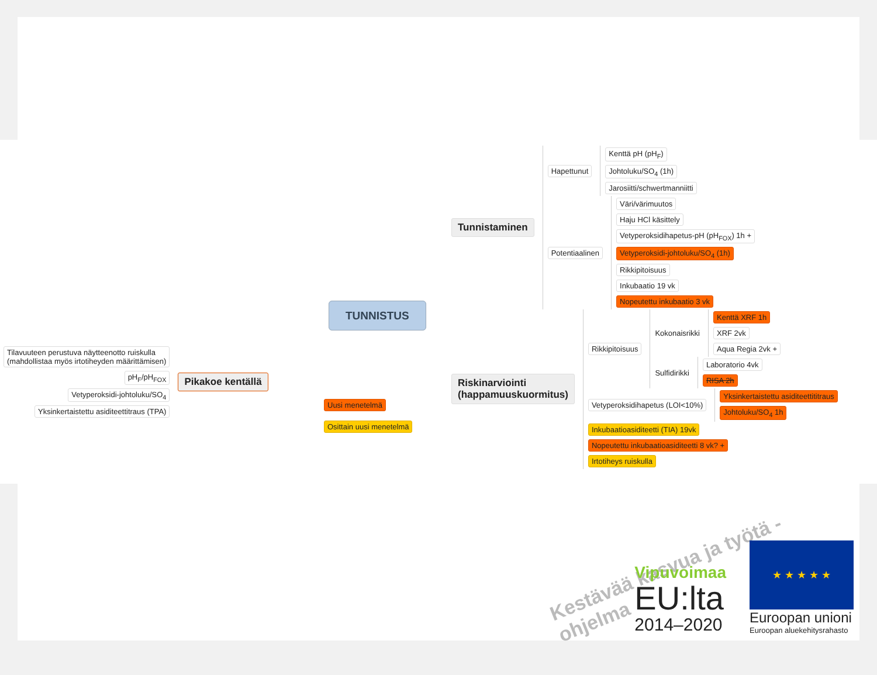Tunnistaminen
Hapettunut
Kenttä pH (pH<sub>F</sub>)
Johtoluku/SO<sub>4</sub> (1h)
Jarosiitti/schwertmanniitti
Potentiaalinen
Väri/värimuutos
Haju HCl käsittely
Vetyperoksidihapetus-pH (pH<sub>FOX</sub>) 1h +
Vetyperoksidi-johtoluku/SO<sub>4</sub> (1h)
Rikkipitoisuus
Inkubaatio 19 vk
Nopeutettu inkubaatio 3 vk
TUNNISTUS
Tilavuuteen perustuva näytteenotto ruiskulla
(mahdollistaa myös irtotiheyden määrittämisen)
pH<sub>F</sub>/pH<sub>FOX</sub>
Vetyperoksidi-johtoluku/SO<sub>4</sub>
Yksinkertaistettu asiditeettitraus (TPA)
Pikakoe kentällä
Uusi menetelmä
Osittain uusi menetelmä
Riskinarviointi
(happamuuskuormitus)
Rikkipitoisuus
Kokonaisrikki
Kenttä XRF 1h
XRF 2vk
Aqua Regia 2vk +
Sulfidirikki
Laboratorio 4vk
RISA 2h
Vetyperoksidihapetus (LOI<10%)
Yksinkertaistettu asiditeettititraus
Johtoluku/SO<sub>4</sub> 1h
Inkubaatioasiditeetti (TIA) 19vk
Nopeutettu inkubaatioasiditeetti 8 vk? +
Irtotiheys ruiskulla
Kestävää kasvua ja työtä -ohjelma
Vipuvoimaa
EU:lta
2014–2020
★ ★ ★ ★ ★
Euroopan unioni
Euroopan aluekehitysrahasto